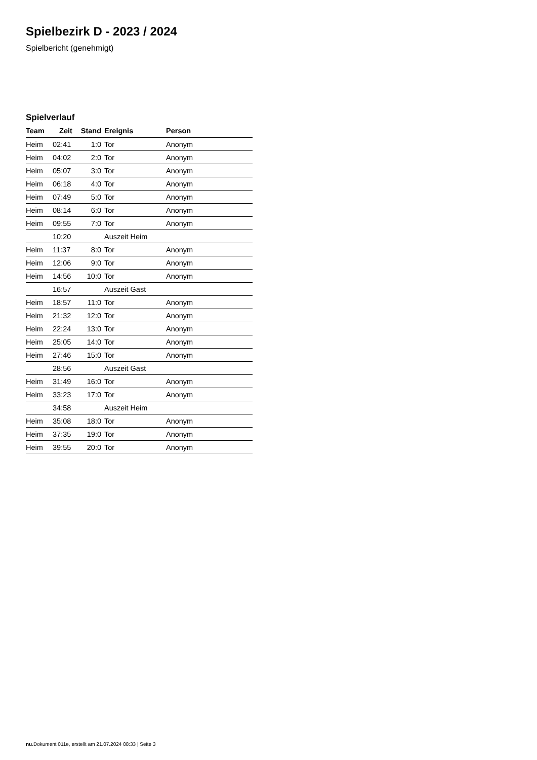Spielbezirk D - 2023 / 2024
Spielbericht (genehmigt)
Spielverlauf
| Team | Zeit | Stand | Ereignis | Person |
| --- | --- | --- | --- | --- |
| Heim | 02:41 | 1:0 | Tor | Anonym |
| Heim | 04:02 | 2:0 | Tor | Anonym |
| Heim | 05:07 | 3:0 | Tor | Anonym |
| Heim | 06:18 | 4:0 | Tor | Anonym |
| Heim | 07:49 | 5:0 | Tor | Anonym |
| Heim | 08:14 | 6:0 | Tor | Anonym |
| Heim | 09:55 | 7:0 | Tor | Anonym |
| | 10:20 | | Auszeit Heim | |
| Heim | 11:37 | 8:0 | Tor | Anonym |
| Heim | 12:06 | 9:0 | Tor | Anonym |
| Heim | 14:56 | 10:0 | Tor | Anonym |
| | 16:57 | | Auszeit Gast | |
| Heim | 18:57 | 11:0 | Tor | Anonym |
| Heim | 21:32 | 12:0 | Tor | Anonym |
| Heim | 22:24 | 13:0 | Tor | Anonym |
| Heim | 25:05 | 14:0 | Tor | Anonym |
| Heim | 27:46 | 15:0 | Tor | Anonym |
| | 28:56 | | Auszeit Gast | |
| Heim | 31:49 | 16:0 | Tor | Anonym |
| Heim | 33:23 | 17:0 | Tor | Anonym |
| | 34:58 | | Auszeit Heim | |
| Heim | 35:08 | 18:0 | Tor | Anonym |
| Heim | 37:35 | 19:0 | Tor | Anonym |
| Heim | 39:55 | 20:0 | Tor | Anonym |
nu.Dokument 011e, erstellt am 21.07.2024 08:33 | Seite 3